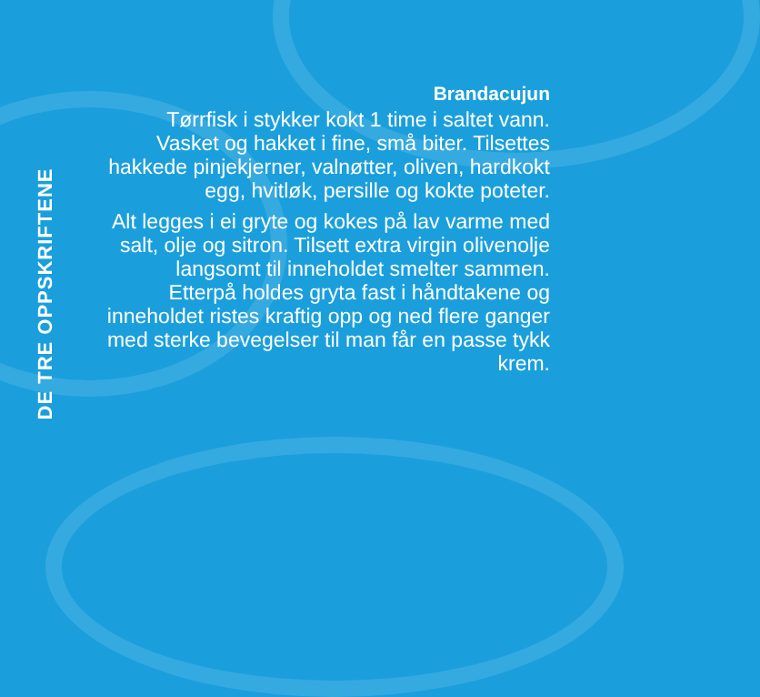DE TRE OPPSKRIFTENE
Brandacujun
Tørrfisk i stykker kokt 1 time i saltet vann. Vasket og hakket i fine, små biter. Tilsettes hakkede pinjekjerner, valnøtter, oliven, hardkokt egg, hvitløk, persille og kokte poteter.
Alt legges i ei gryte og kokes på lav varme med salt, olje og sitron. Tilsett extra virgin olivenolje langsomt til inneholdet smelter sammen. Etterpå holdes gryta fast i håndtakene og inneholdet ristes kraftig opp og ned flere ganger med sterke bevegelser til man får en passe tykk krem.